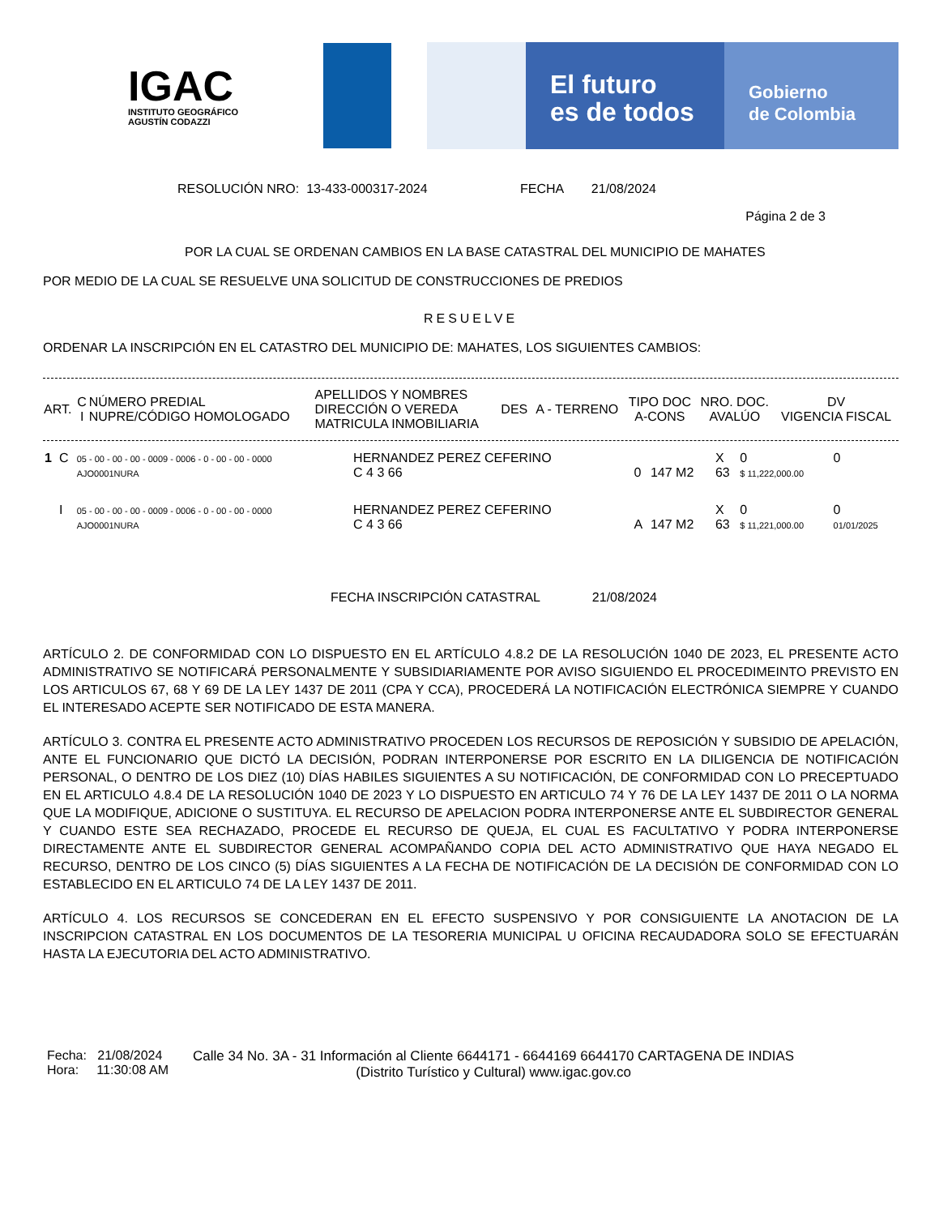IGAC
INSTITUTO GEOGRÁFICO
AGUSTÍN CODAZZI
El futuro
es de todos
Gobierno
de Colombia
RESOLUCIÓN NRO: 13-433-000317-2024 FECHA 21/08/2024
Página 2 de 3
POR LA CUAL SE ORDENAN CAMBIOS EN LA BASE CATASTRAL DEL MUNICIPIO DE MAHATES
POR MEDIO DE LA CUAL SE RESUELVE UNA SOLICITUD DE CONSTRUCCIONES DE PREDIOS
RESUELVE
ORDENAR LA INSCRIPCIÓN EN EL CATASTRO DEL MUNICIPIO DE: MAHATES, LOS SIGUIENTES CAMBIOS:
| ART. | C I | NÚMERO PREDIAL NUPRE/CÓDIGO HOMOLOGADO | APELLIDOS Y NOMBRES DIRECCIÓN O VEREDA MATRICULA INMOBILIARIA | DES | A - TERRENO | TIPO DOC A-CONS | NRO. DOC. AVALÚO | DV VIGENCIA FISCAL |
| --- | --- | --- | --- | --- | --- | --- | --- | --- |
| 1 | C | 05 - 00 - 00 - 00 - 0009 - 0006 - 0 - 00 - 00 - 0000 AJO0001NURA | HERNANDEZ PEREZ CEFERINO C 4 3 66 | 0 | 147 M2 | X 63 | 0 $ 11,222,000.00 | 0 |
| | I | 05 - 00 - 00 - 00 - 0009 - 0006 - 0 - 00 - 00 - 0000 AJO0001NURA | HERNANDEZ PEREZ CEFERINO C 4 3 66 | A | 147 M2 | X 63 | 0 $ 11,221,000.00 | 0 01/01/2025 |
FECHA INSCRIPCIÓN CATASTRAL 21/08/2024
ARTÍCULO 2. DE CONFORMIDAD CON LO DISPUESTO EN EL ARTÍCULO 4.8.2 DE LA RESOLUCIÓN 1040 DE 2023, EL PRESENTE ACTO ADMINISTRATIVO SE NOTIFICARÁ PERSONALMENTE Y SUBSIDIARIAMENTE POR AVISO SIGUIENDO EL PROCEDIMEINTO PREVISTO EN LOS ARTICULOS 67, 68 Y 69 DE LA LEY 1437 DE 2011 (CPA Y CCA), PROCEDERÁ LA NOTIFICACIÓN ELECTRÓNICA SIEMPRE Y CUANDO EL INTERESADO ACEPTE SER NOTIFICADO DE ESTA MANERA.
ARTÍCULO 3. CONTRA EL PRESENTE ACTO ADMINISTRATIVO PROCEDEN LOS RECURSOS DE REPOSICIÓN Y SUBSIDIO DE APELACIÓN, ANTE EL FUNCIONARIO QUE DICTÓ LA DECISIÓN, PODRAN INTERPONERSE POR ESCRITO EN LA DILIGENCIA DE NOTIFICACIÓN PERSONAL, O DENTRO DE LOS DIEZ (10) DÍAS HABILES SIGUIENTES A SU NOTIFICACIÓN, DE CONFORMIDAD CON LO PRECEPTUADO EN EL ARTICULO 4.8.4 DE LA RESOLUCIÓN 1040 DE 2023 Y LO DISPUESTO EN ARTICULO 74 Y 76 DE LA LEY 1437 DE 2011 O LA NORMA QUE LA MODIFIQUE, ADICIONE O SUSTITUYA. EL RECURSO DE APELACION PODRA INTERPONERSE ANTE EL SUBDIRECTOR GENERAL Y CUANDO ESTE SEA RECHAZADO, PROCEDE EL RECURSO DE QUEJA, EL CUAL ES FACULTATIVO Y PODRA INTERPONERSE DIRECTAMENTE ANTE EL SUBDIRECTOR GENERAL ACOMPAÑANDO COPIA DEL ACTO ADMINISTRATIVO QUE HAYA NEGADO EL RECURSO, DENTRO DE LOS CINCO (5) DÍAS SIGUIENTES A LA FECHA DE NOTIFICACIÓN DE LA DECISIÓN DE CONFORMIDAD CON LO ESTABLECIDO EN EL ARTICULO 74 DE LA LEY 1437 DE 2011.
ARTÍCULO 4. LOS RECURSOS SE CONCEDERAN EN EL EFECTO SUSPENSIVO Y POR CONSIGUIENTE LA ANOTACION DE LA INSCRIPCION CATASTRAL EN LOS DOCUMENTOS DE LA TESORERIA MUNICIPAL U OFICINA RECAUDADORA SOLO SE EFECTUARÁN HASTA LA EJECUTORIA DEL ACTO ADMINISTRATIVO.
Fecha: 21/08/2024
Hora: 11:30:08 AM
Calle 34 No. 3A - 31 Información al Cliente 6644171 - 6644169 6644170 CARTAGENA DE INDIAS
(Distrito Turístico y Cultural) www.igac.gov.co